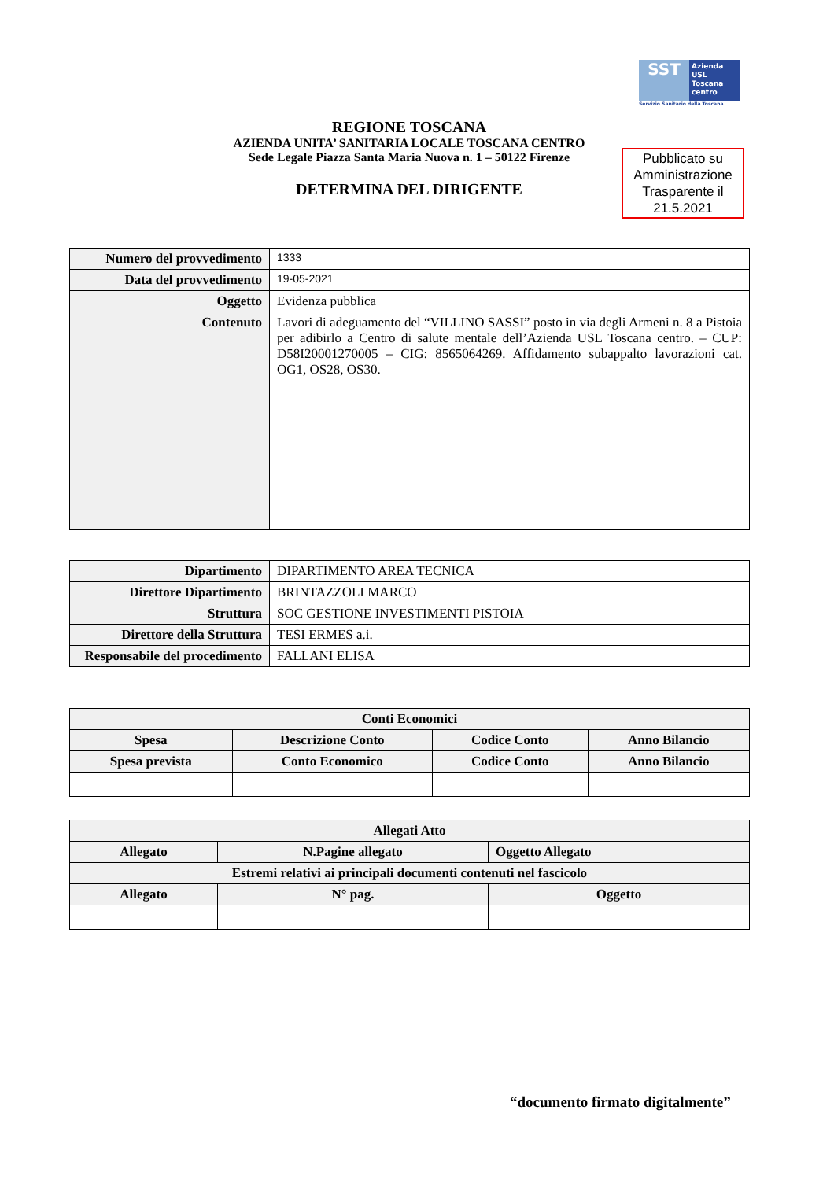SST
Azienda
USL
Toscana
centro
Servizio Sanitario della Toscana
REGIONE TOSCANA
AZIENDA UNITA’ SANITARIA LOCALE TOSCANA CENTRO
Sede Legale Piazza Santa Maria Nuova n. 1 – 50122 Firenze
DETERMINA DEL DIRIGENTE
Pubblicato su Amministrazione Trasparente il 21.5.2021
| Numero del provvedimento | 1333 |
| Data del provvedimento | 19-05-2021 |
| Oggetto | Evidenza pubblica |
| Contenuto | Lavori di adeguamento del “VILLINO SASSI” posto in via degli Armeni n. 8 a Pistoia per adibirlo a Centro di salute mentale dell’Azienda USL Toscana centro. – CUP: D58I20001270005 – CIG: 8565064269. Affidamento subappalto lavorazioni cat. OG1, OS28, OS30. |
| Dipartimento | DIPARTIMENTO AREA TECNICA |
| Direttore Dipartimento | BRINTAZZOLI MARCO |
| Struttura | SOC GESTIONE INVESTIMENTI PISTOIA |
| Direttore della Struttura | TESI ERMES a.i. |
| Responsabile del procedimento | FALLANI ELISA |
| Conti Economici | | | |
| --- | --- | --- | --- |
| Spesa | Descrizione Conto | Codice Conto | Anno Bilancio |
| Spesa prevista | Conto Economico | Codice Conto | Anno Bilancio |
| Allegati Atto | | | |
| --- | --- | --- | --- |
| Allegato | N.Pagine allegato | | Oggetto Allegato |
| Estremi relativi ai principali documenti contenuti nel fascicolo | | | |
| Allegato | N° pag. | Oggetto | |
“documento firmato digitalmente”